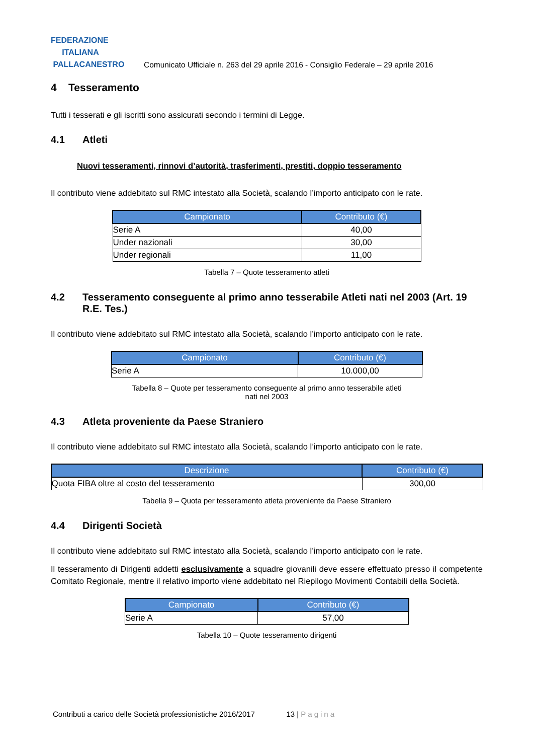FEDERAZIONE
ITALIANA
PALLACANESTRO
Comunicato Ufficiale n. 263 del 29 aprile 2016 - Consiglio Federale – 29 aprile 2016
4 Tesseramento
Tutti i tesserati e gli iscritti sono assicurati secondo i termini di Legge.
4.1 Atleti
Nuovi tesseramenti, rinnovi d’autorità, trasferimenti, prestiti, doppio tesseramento
Il contributo viene addebitato sul RMC intestato alla Società, scalando l’importo anticipato con le rate.
| Campionato | Contributo (€) |
| --- | --- |
| Serie A | 40,00 |
| Under nazionali | 30,00 |
| Under regionali | 11,00 |
Tabella 7 – Quote tesseramento atleti
4.2 Tesseramento conseguente al primo anno tesserabile Atleti nati nel 2003 (Art. 19 R.E. Tes.)
Il contributo viene addebitato sul RMC intestato alla Società, scalando l’importo anticipato con le rate.
| Campionato | Contributo (€) |
| --- | --- |
| Serie A | 10.000,00 |
Tabella 8 – Quote per tesseramento conseguente al primo anno tesserabile atleti
nati nel 2003
4.3 Atleta proveniente da Paese Straniero
Il contributo viene addebitato sul RMC intestato alla Società, scalando l’importo anticipato con le rate.
| Descrizione | Contributo (€) |
| --- | --- |
| Quota FIBA oltre al costo del tesseramento | 300,00 |
Tabella 9 – Quota per tesseramento atleta proveniente da Paese Straniero
4.4 Dirigenti Società
Il contributo viene addebitato sul RMC intestato alla Società, scalando l’importo anticipato con le rate.
Il tesseramento di Dirigenti addetti esclusivamente a squadre giovanili deve essere effettuato presso il competente Comitato Regionale, mentre il relativo importo viene addebitato nel Riepilogo Movimenti Contabili della Società.
| Campionato | Contributo (€) |
| --- | --- |
| Serie A | 57,00 |
Tabella 10 – Quote tesseramento dirigenti
Contributi a carico delle Società professionistiche 2016/2017 13 | Pagina